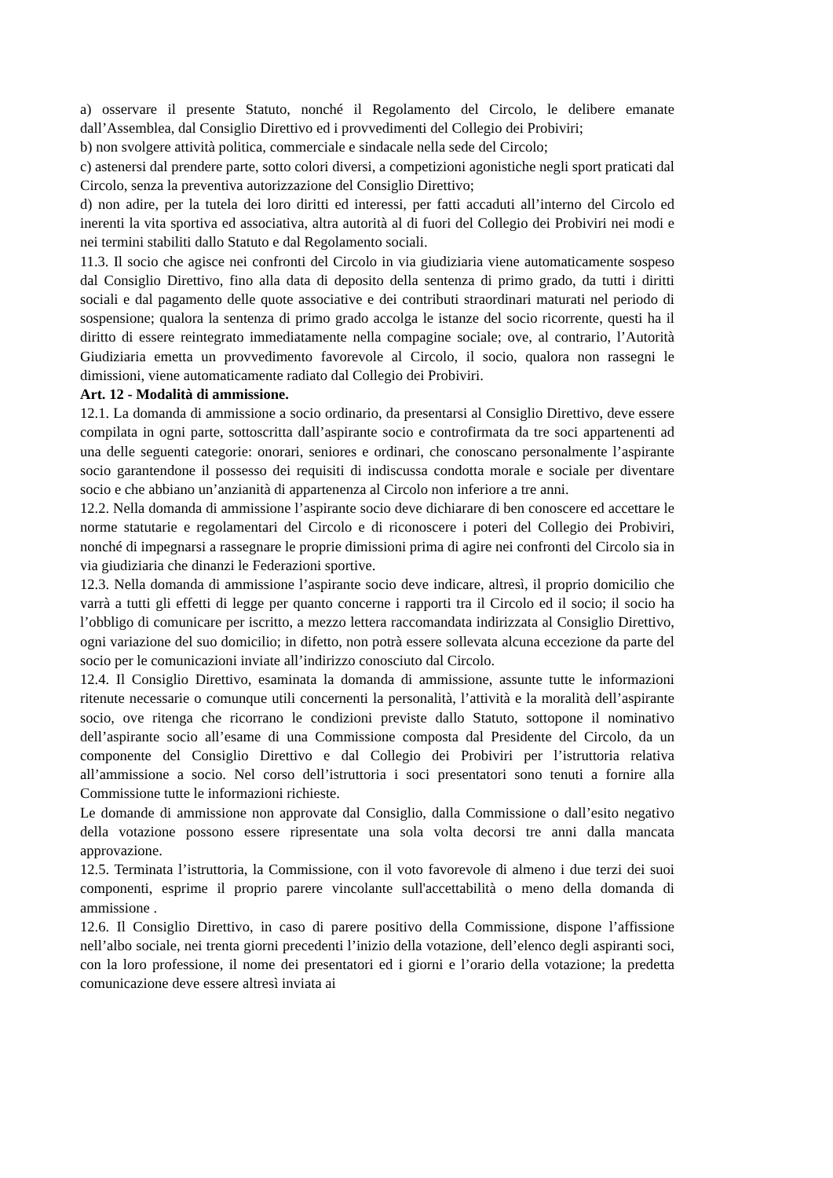a) osservare il presente Statuto, nonché il Regolamento del Circolo, le delibere emanate dall’Assemblea, dal Consiglio Direttivo ed i provvedimenti del Collegio dei Probiviri;
b) non svolgere attività politica, commerciale e sindacale nella sede del Circolo;
c) astenersi dal prendere parte, sotto colori diversi, a competizioni agonistiche negli sport praticati dal Circolo, senza la preventiva autorizzazione del Consiglio Direttivo;
d) non adire, per la tutela dei loro diritti ed interessi, per fatti accaduti all’interno del Circolo ed inerenti la vita sportiva ed associativa, altra autorità al di fuori del Collegio dei Probiviri nei modi e nei termini stabiliti dallo Statuto e dal Regolamento sociali.
11.3. Il socio che agisce nei confronti del Circolo in via giudiziaria viene automaticamente sospeso dal Consiglio Direttivo, fino alla data di deposito della sentenza di primo grado, da tutti i diritti sociali e dal pagamento delle quote associative e dei contributi straordinari maturati nel periodo di sospensione; qualora la sentenza di primo grado accolga le istanze del socio ricorrente, questi ha il diritto di essere reintegrato immediatamente nella compagine sociale; ove, al contrario, l’Autorità Giudiziaria emetta un provvedimento favorevole al Circolo, il socio, qualora non rassegni le dimissioni, viene automaticamente radiato dal Collegio dei Probiviri.
Art. 12 - Modalità di ammissione.
12.1. La domanda di ammissione a socio ordinario, da presentarsi al Consiglio Direttivo, deve essere compilata in ogni parte, sottoscritta dall’aspirante socio e controfirmata da tre soci appartenenti ad una delle seguenti categorie: onorari, seniores e ordinari, che conoscano personalmente l’aspirante socio garantendone il possesso dei requisiti di indiscussa condotta morale e sociale per diventare socio e che abbiano un’anzianità di appartenenza al Circolo non inferiore a tre anni.
12.2. Nella domanda di ammissione l’aspirante socio deve dichiarare di ben conoscere ed accettare le norme statutarie e regolamentari del Circolo e di riconoscere i poteri del Collegio dei Probiviri, nonché di impegnarsi a rassegnare le proprie dimissioni prima di agire nei confronti del Circolo sia in via giudiziaria che dinanzi le Federazioni sportive.
12.3. Nella domanda di ammissione l’aspirante socio deve indicare, altresì, il proprio domicilio che varrà a tutti gli effetti di legge per quanto concerne i rapporti tra il Circolo ed il socio; il socio ha l’obbligo di comunicare per iscritto, a mezzo lettera raccomandata indirizzata al Consiglio Direttivo, ogni variazione del suo domicilio; in difetto, non potrà essere sollevata alcuna eccezione da parte del socio per le comunicazioni inviate all’indirizzo conosciuto dal Circolo.
12.4. Il Consiglio Direttivo, esaminata la domanda di ammissione, assunte tutte le informazioni ritenute necessarie o comunque utili concernenti la personalità, l’attività e la moralità dell’aspirante socio, ove ritenga che ricorrano le condizioni previste dallo Statuto, sottopone il nominativo dell’aspirante socio all’esame di una Commissione composta dal Presidente del Circolo, da un componente del Consiglio Direttivo e dal Collegio dei Probiviri per l’istruttoria relativa all’ammissione a socio. Nel corso dell’istruttoria i soci presentatori sono tenuti a fornire alla Commissione tutte le informazioni richieste.
Le domande di ammissione non approvate dal Consiglio, dalla Commissione o dall’esito negativo della votazione possono essere ripresentate una sola volta decorsi tre anni dalla mancata approvazione.
12.5. Terminata l’istruttoria, la Commissione, con il voto favorevole di almeno i due terzi dei suoi componenti, esprime il proprio parere vincolante sull'accettabilità o meno della domanda di ammissione .
12.6. Il Consiglio Direttivo, in caso di parere positivo della Commissione, dispone l’affissione nell’albo sociale, nei trenta giorni precedenti l’inizio della votazione, dell’elenco degli aspiranti soci, con la loro professione, il nome dei presentatori ed i giorni e l’orario della votazione; la predetta comunicazione deve essere altresì inviata ai